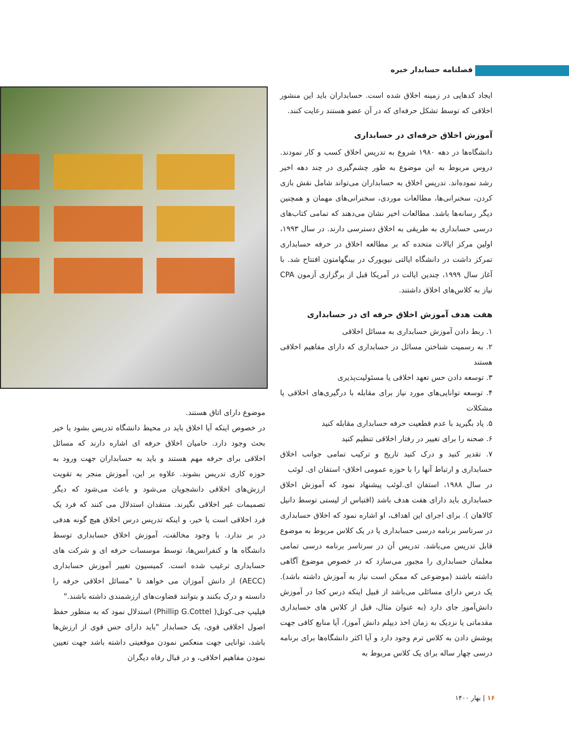فصلنامه حسابدار خبره
ایجاد کدهایی در زمینه اخلاق شده است. حسابداران باید این منشور اخلاقی که توسط تشکل حرفه‌ای که در آن عضو هستند رعایت کنند.
آموزش اخلاق حرفه‌ای در حسابداری
دانشگاه‌ها در دهه ۱۹۸۰ شروع به تدریس اخلاق کسب و کار نمودند. دروس مربوط به این موضوع به طور چشم‌گیری در چند دهه اخیر رشد نموده‌اند. تدریس اخلاق به حسابداران می‌تواند شامل نقش بازی کردن، سخنرانی‌ها، مطالعات موردی، سخنرانی‌های مهمان و همچنین دیگر رسانه‌ها باشد. مطالعات اخیر نشان می‌دهند که تمامی کتاب‌های درسی حسابداری به طریقی به اخلاق دسترسی دارند. در سال ۱۹۹۳، اولین مرکز ایالات متحده که بر مطالعه اخلاق در حرفه حسابداری تمرکز داشت در دانشگاه ایالتی نیویورک در بینگهامتون افتتاح شد. با آغاز سال ۱۹۹۹، چندین ایالت در آمریکا قبل از برگزاری آزمون CPA نیاز به کلاس‌های اخلاق داشتند.
هفت هدف آموزش اخلاق حرفه ای در حسابداری
۱. ربط دادن آموزش حسابداری به مسائل اخلاقی
۲. به رسمیت شناختن مسائل در حسابداری که دارای مفاهیم اخلاقی هستند
۳. توسعه دادن حس تعهد اخلاقی یا مسئولیت‌پذیری
۴. توسعه توانایی‌های مورد نیاز برای مقابله با درگیری‌های اخلاقی یا مشکلات
۵. یاد بگیرید با عدم قطعیت حرفه حسابداری مقابله کنید
۶. صحنه را برای تغییر در رفتار اخلاقی تنظیم کنید
۷. تقدیر کنید و درک کنید تاریخ و ترکیب تمامی جوانب اخلاق حسابداری و ارتباط آنها را با حوزه عمومی اخلاق- استفان ای. لوئب
در سال ۱۹۸۸، استفان ای.لوئب پیشنهاد نمود که آموزش اخلاق حسابداری باید دارای هفت هدف باشد (اقتباس از لیستی توسط دانیل کالاهان ). برای اجرای این اهداف، او اشاره نمود که اخلاق حسابداری در سرتاسر برنامه درسی حسابداری یا در یک کلاس مربوط به موضوع قابل تدریس می‌باشد. تدریس آن در سرتاسر برنامه درسی تمامی معلمان حسابداری را مجبور می‌سازد که در خصوص موضوع آگاهی داشته باشند (موضوعی که ممکن است نیاز به آموزش داشته باشد). یک درس دارای مسائلی می‌باشد از قبیل اینکه درس کجا در آموزش دانش‌آموز جای دارد (به عنوان مثال، قبل از کلاس های حسابداری مقدماتی یا نزدیک به زمان اخذ دیپلم دانش آموز)، آیا منابع کافی جهت پوشش دادن به کلاس ترم وجود دارد و آیا اکثر دانشگاه‌ها برای برنامه درسی چهار ساله برای یک کلاس مربوط به
موضوع دارای اتاق هستند.
در خصوص اینکه آیا اخلاق باید در محیط دانشگاه تدریس بشود یا خیر بحث وجود دارد. حامیان اخلاق حرفه ای اشاره دارند که مسائل اخلاقی برای حرفه مهم هستند و باید به حسابداران جهت ورود به حوزه کاری تدریس بشوند. علاوه بر این، آموزش منجر به تقویت ارزش‌های اخلاقی دانشجویان می‌شود و باعث می‌شود که دیگر تصمیمات غیر اخلاقی نگیرند. منتقدان استدلال می کنند که فرد یک فرد اخلاقی است یا خیر، و اینکه تدریس درس اخلاق هیچ گونه هدفی در بر ندارد. با وجود مخالفت، آموزش اخلاق حسابداری توسط دانشگاه ها و کنفرانس‌ها، توسط موسسات حرفه ای و شرکت های حسابداری ترغیب شده است. کمیسیون تغییر آموزش حسابداری (AECC) از دانش آموزان می خواهد تا "مسائل اخلاقی حرفه را دانسته و درک بکنند و بتوانند قضاوت‌های ارزشمندی داشته باشند."
فیلیپ جی.کوتل( Phillip G.Cottel) استدلال نمود که به منظور حفظ اصول اخلاقی قوی، یک حسابدار "باید دارای حس قوی از ارزش‌ها باشد، توانایی جهت منعکس نمودن موقعیتی داشته باشد جهت تعیین نمودن مفاهیم اخلاقی، و در قبال رفاه دیگران
۱۶ | بهار ۱۴۰۰